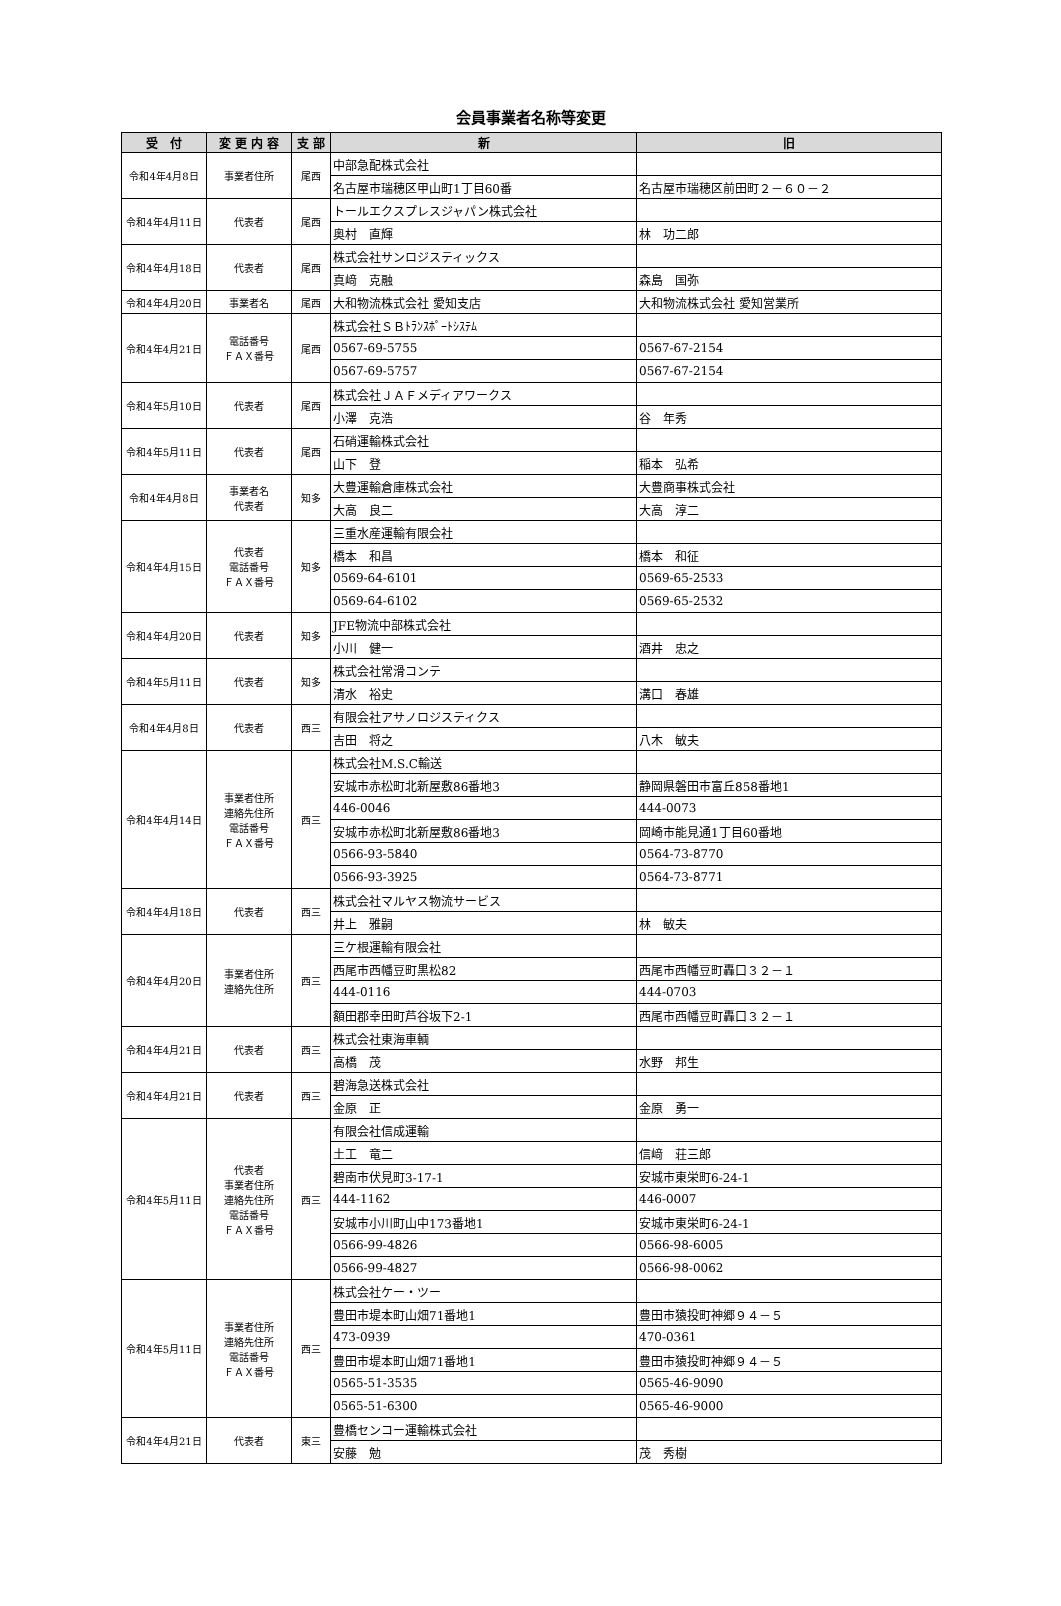会員事業者名称等変更
| 受 付 | 変 更 内 容 | 支 部 | 新 | 旧 |
| --- | --- | --- | --- | --- |
| 令和4年4月8日 | 事業者住所 | 尾西 | 中部急配株式会社 | |
| | | | 名古屋市瑞穂区甲山町1丁目60番 | 名古屋市瑞穂区前田町２－６０－２ |
| 令和4年4月11日 | 代表者 | 尾西 | トールエクスプレスジャパン株式会社 | |
| | | | 奥村 直輝 | 林 功二郎 |
| 令和4年4月18日 | 代表者 | 尾西 | 株式会社サンロジスティックス | |
| | | | 真﨑 克融 | 森島 国弥 |
| 令和4年4月20日 | 事業者名 | 尾西 | 大和物流株式会社 愛知支店 | 大和物流株式会社 愛知営業所 |
| 令和4年4月21日 | 電話番号 ＦＡＸ番号 | 尾西 | 株式会社ＳＢﾄﾗﾝｽﾎﾟｰﾄｼｽﾃﾑ | |
| | | | 0567-69-5755 | 0567-67-2154 |
| | | | 0567-69-5757 | 0567-67-2154 |
| 令和4年5月10日 | 代表者 | 尾西 | 株式会社ＪＡＦメディアワークス | |
| | | | 小澤 克浩 | 谷 年秀 |
| 令和4年5月11日 | 代表者 | 尾西 | 石硝運輸株式会社 | |
| | | | 山下 登 | 稲本 弘希 |
| 令和4年4月8日 | 事業者名 代表者 | 知多 | 大豊運輸倉庫株式会社 | 大豊商事株式会社 |
| | | | 大高 良二 | 大高 淳二 |
| 令和4年4月15日 | 代表者 電話番号 ＦＡＸ番号 | 知多 | 三重水産運輸有限会社 | |
| | | | 橋本 和昌 | 橋本 和征 |
| | | | 0569-64-6101 | 0569-65-2533 |
| | | | 0569-64-6102 | 0569-65-2532 |
| 令和4年4月20日 | 代表者 | 知多 | JFE物流中部株式会社 | |
| | | | 小川 健一 | 酒井 忠之 |
| 令和4年5月11日 | 代表者 | 知多 | 株式会社常滑コンテ | |
| | | | 清水 裕史 | 溝口 春雄 |
| 令和4年4月8日 | 代表者 | 西三 | 有限会社アサノロジスティクス | |
| | | | 吉田 将之 | 八木 敏夫 |
| 令和4年4月14日 | 事業者住所 連絡先住所 電話番号 ＦＡＸ番号 | 西三 | 株式会社M.S.C輸送 | |
| | | | 安城市赤松町北新屋敷86番地3 | 静岡県磐田市富丘858番地1 |
| | | | 446-0046 | 444-0073 |
| | | | 安城市赤松町北新屋敷86番地3 | 岡崎市能見通1丁目60番地 |
| | | | 0566-93-5840 | 0564-73-8770 |
| | | | 0566-93-3925 | 0564-73-8771 |
| 令和4年4月18日 | 代表者 | 西三 | 株式会社マルヤス物流サービス | |
| | | | 井上 雅嗣 | 林 敏夫 |
| 令和4年4月20日 | 事業者住所 連絡先住所 | 西三 | 三ケ根運輸有限会社 | |
| | | | 西尾市西幡豆町黒松82 | 西尾市西幡豆町轟口３２－１ |
| | | | 444-0116 | 444-0703 |
| | | | 額田郡幸田町芦谷坂下2-1 | 西尾市西幡豆町轟口３２－１ |
| 令和4年4月21日 | 代表者 | 西三 | 株式会社東海車輌 | |
| | | | 高橋 茂 | 水野 邦生 |
| 令和4年4月21日 | 代表者 | 西三 | 碧海急送株式会社 | |
| | | | 金原 正 | 金原 勇一 |
| 令和4年5月11日 | 代表者 事業者住所 連絡先住所 電話番号 ＦＡＸ番号 | 西三 | 有限会社信成運輸 | |
| | | | 土工 竜二 | 信﨑 荘三郎 |
| | | | 碧南市伏見町3-17-1 | 安城市東栄町6-24-1 |
| | | | 444-1162 | 446-0007 |
| | | | 安城市小川町山中173番地1 | 安城市東栄町6-24-1 |
| | | | 0566-99-4826 | 0566-98-6005 |
| | | | 0566-99-4827 | 0566-98-0062 |
| 令和4年5月11日 | 事業者住所 連絡先住所 電話番号 ＦＡＸ番号 | 西三 | 株式会社ケー・ツー | |
| | | | 豊田市堤本町山畑71番地1 | 豊田市猿投町神郷９４－５ |
| | | | 473-0939 | 470-0361 |
| | | | 豊田市堤本町山畑71番地1 | 豊田市猿投町神郷９４－５ |
| | | | 0565-51-3535 | 0565-46-9090 |
| | | | 0565-51-6300 | 0565-46-9000 |
| 令和4年4月21日 | 代表者 | 東三 | 豊橋センコー運輸株式会社 | |
| | | | 安藤 勉 | 茂 秀樹 |